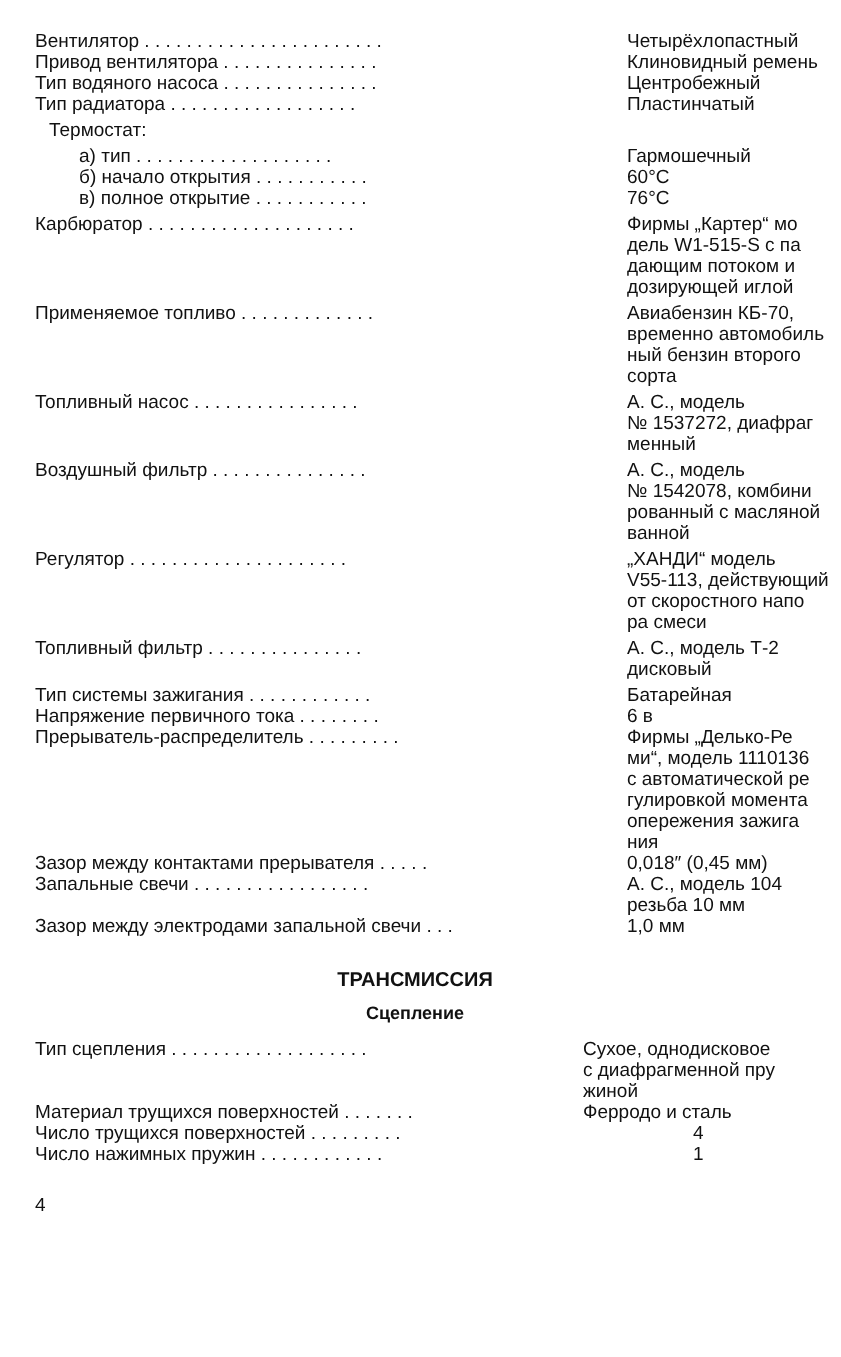| Вентилятор . . . . . . . . . . . . . . . . . . . . . . . | Четырёхлопастный |
| Привод вентилятора . . . . . . . . . . . . . . . | Клиновидный ремень |
| Тип водяного насоса . . . . . . . . . . . . . . . | Центробежный |
| Тип радиатора . . . . . . . . . . . . . . . . . . | Пластинчатый |
| Термостат: | |
| а) тип . . . . . . . . . . . . . . . . . . . | Гармошечный |
| б) начало открытия . . . . . . . . . . . | 60°C |
| в) полное открытие . . . . . . . . . . . | 76°C |
| Карбюратор . . . . . . . . . . . . . . . . . . . . | Фирмы „Картер“ мо дель W1-515-S с па дающим потоком и дозирующей иглой |
| Применяемое топливо . . . . . . . . . . . . . | Авиабензин КБ-70, временно автомобиль ный бензин второго сорта |
| Топливный насос . . . . . . . . . . . . . . . . | А. С., модель № 1537272, диафраг менный |
| Воздушный фильтр . . . . . . . . . . . . . . . | А. С., модель № 1542078, комбини рованный с масляной ванной |
| Регулятор . . . . . . . . . . . . . . . . . . . . . | „ХАНДИ“ модель V55-113, действующий от скоростного напо ра смеси |
| Топливный фильтр . . . . . . . . . . . . . . . | А. С., модель Т-2 дисковый |
| Тип системы зажигания . . . . . . . . . . . . | Батарейная |
| Напряжение первичного тока . . . . . . . . | 6 в |
| Прерыватель-распределитель . . . . . . . . . | Фирмы „Делько-Ре ми“, модель 1110136 с автоматической ре гулировкой момента опережения зажига ния |
| Зазор между контактами прерывателя . . . . . | 0,018″ (0,45 мм) |
| Запальные свечи . . . . . . . . . . . . . . . . . | А. С., модель 104 резьба 10 мм |
| Зазор между электродами запальной свечи . . . | 1,0 мм |
ТРАНСМИССИЯ
Сцепление
| Тип сцепления . . . . . . . . . . . . . . . . . . . | Сухое, однодисковое с диафрагменной пру жиной |
| Материал трущихся поверхностей . . . . . . . | Ферродо и сталь |
| Число трущихся поверхностей . . . . . . . . . | 4 |
| Число нажимных пружин . . . . . . . . . . . . | 1 |
4